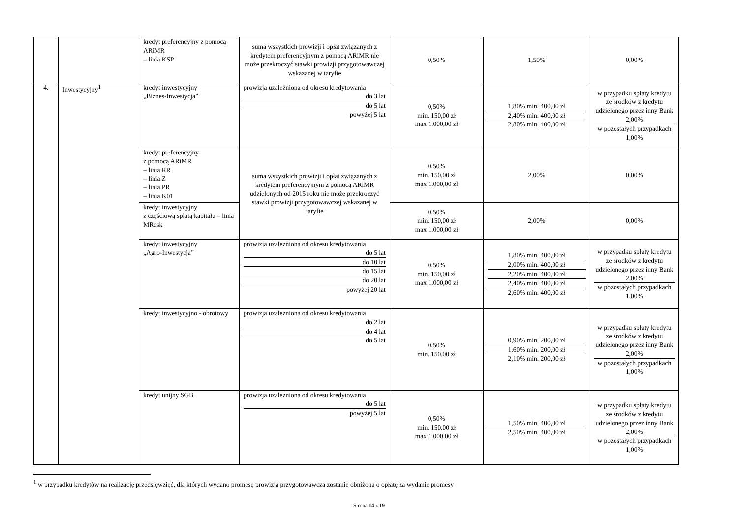| | | kredyt preferencyjny z pomocą ARiMR – linia KSP | suma wszystkich prowizji i opłat związanych z kredytem preferencyjnym z pomocą ARiMR nie może przekroczyć stawki prowizji przygotowawczej wskazanej w taryfie | 0,50% | 1,50% | 0,00% |
| 4. | Inwestycyjny<sup>1</sup> | kredyt inwestycyjny „Biznes-Inwestycja” | prowizja uzależniona od okresu kredytowania do 3 lat do 5 lat powyżej 5 lat | 0,50% min. 150,00 zł max 1.000,00 zł | 1,80% min. 400,00 zł 2,40% min. 400,00 zł 2,80% min. 400,00 zł | w przypadku spłaty kredytu ze środków z kredytu udzielonego przez inny Bank 2,00% w pozostałych przypadkach 1,00% |
| | | kredyt preferencyjny z pomocą ARiMR – linia RR – linia Z – linia PR – linia K01 | suma wszystkich prowizji i opłat związanych z kredytem preferencyjnym z pomocą ARiMR udzielonych od 2015 roku nie może przekroczyć stawki prowizji przygotowawczej wskazanej w taryfie | 0,50% min. 150,00 zł max 1.000,00 zł | 2,00% | 0,00% |
| | | kredyt inwestycyjny z częściową spłatą kapitału – linia MRcsk | | 0,50% min. 150,00 zł max 1.000,00 zł | 2,00% | 0,00% |
| | | kredyt inwestycyjny „Agro-Inwestycja” | prowizja uzależniona od okresu kredytowania do 5 lat do 10 lat do 15 lat do 20 lat powyżej 20 lat | 0,50% min. 150,00 zł max 1.000,00 zł | 1,80% min. 400,00 zł 2,00% min. 400,00 zł 2,20% min. 400,00 zł 2,40% min. 400,00 zł 2,60% min. 400,00 zł | w przypadku spłaty kredytu ze środków z kredytu udzielonego przez inny Bank 2,00% w pozostałych przypadkach 1,00% |
| | | kredyt inwestycyjno - obrotowy | prowizja uzależniona od okresu kredytowania do 2 lat do 4 lat do 5 lat | 0,50% min. 150,00 zł | 0,90% min. 200,00 zł 1,60% min. 200,00 zł 2,10% min. 200,00 zł | w przypadku spłaty kredytu ze środków z kredytu udzielonego przez inny Bank 2,00% w pozostałych przypadkach 1,00% |
| | | kredyt unijny SGB | prowizja uzależniona od okresu kredytowania do 5 lat powyżej 5 lat | 0,50% min. 150,00 zł max 1.000,00 zł | 1,50% min. 400,00 zł 2,50% min. 400,00 zł | w przypadku spłaty kredytu ze środków z kredytu udzielonego przez inny Bank 2,00% w pozostałych przypadkach 1,00% |
<sup>1</sup> w przypadku kredytów na realizację przedsięwzięć, dla których wydano promesę prowizja przygotowawcza zostanie obniżona o opłatę za wydanie promesy
Strona 14 z 19